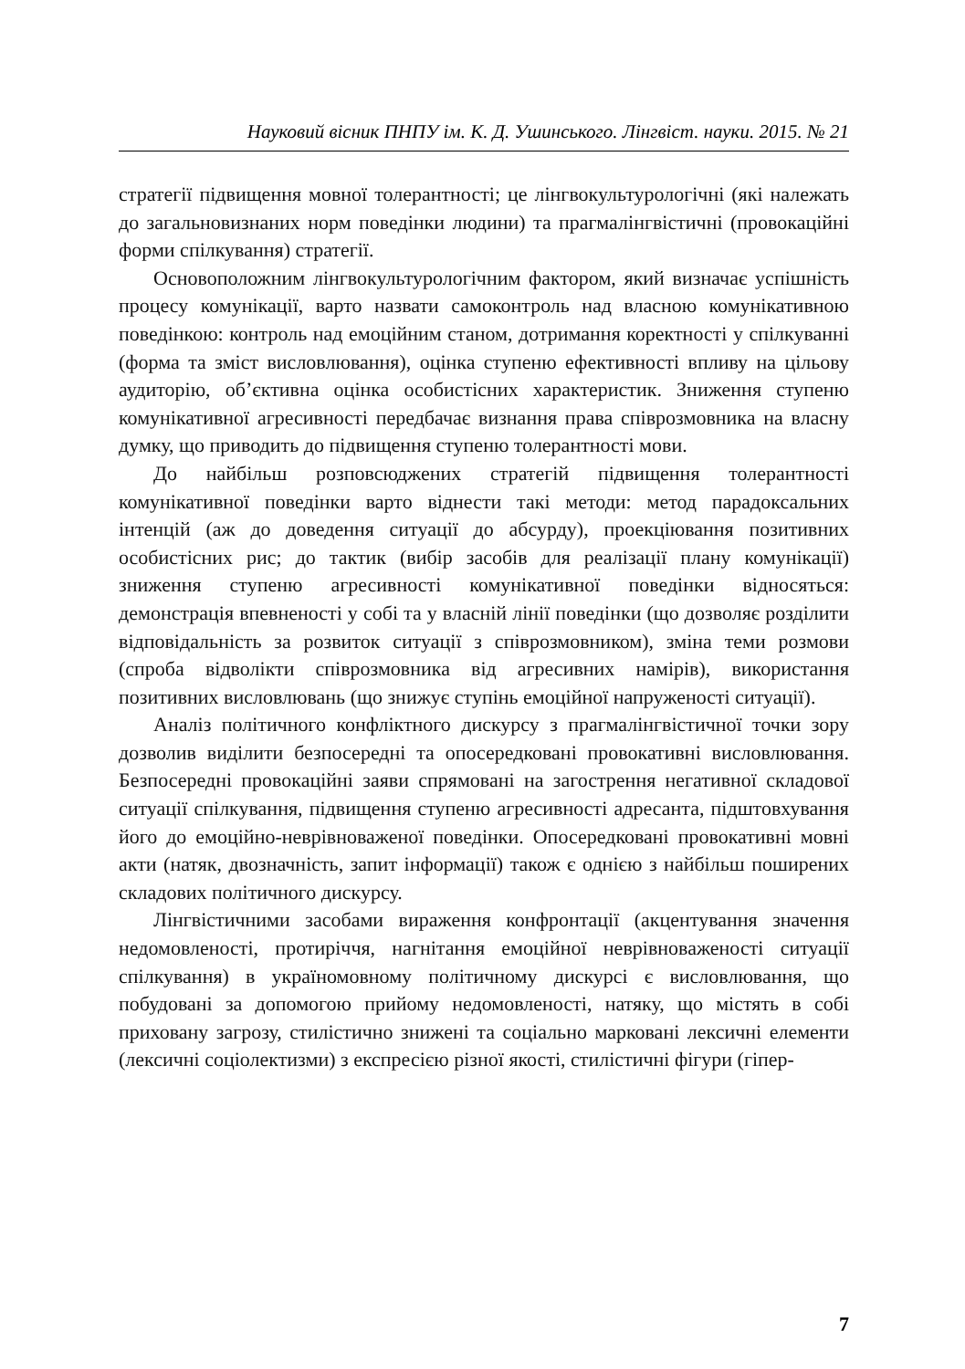Науковий вісник ПНПУ ім. К. Д. Ушинського. Лінгвіст. науки. 2015. № 21
стратегії підвищення мовної толерантності; це лінгвокультурологічні (які належать до загальновизнаних норм поведінки людини) та прагмалінгвістичні (провокаційні форми спілкування) стратегії.
Основоположним лінгвокультурологічним фактором, який визначає успішність процесу комунікації, варто назвати самоконтроль над власною комунікативною поведінкою: контроль над емоційним станом, дотримання коректності у спілкуванні (форма та зміст висловлювання), оцінка ступеню ефективності впливу на цільову аудиторію, об’єктивна оцінка особистісних характеристик. Зниження ступеню комунікативної агресивності передбачає визнання права співрозмовника на власну думку, що приводить до підвищення ступеню толерантності мови.
До найбільш розповсюджених стратегій підвищення толерантності комунікативної поведінки варто віднести такі методи: метод парадоксальних інтенцій (аж до доведення ситуації до абсурду), проекціювання позитивних особистісних рис; до тактик (вибір засобів для реалізації плану комунікації) зниження ступеню агресивності комунікативної поведінки відносяться: демонстрація впевненості у собі та у власній лінії поведінки (що дозволяє розділити відповідальність за розвиток ситуації з співрозмовником), зміна теми розмови (спроба відволікти співрозмовника від агресивних намірів), використання позитивних висловлювань (що знижує ступінь емоційної напруженості ситуації).
Аналіз політичного конфліктного дискурсу з прагмалінгвістичної точки зору дозволив виділити безпосередні та опосередковані провокативні висловлювання. Безпосередні провокаційні заяви спрямовані на загострення негативної складової ситуації спілкування, підвищення ступеню агресивності адресанта, підштовхування його до емоційно-неврівноваженої поведінки. Опосередковані провокативні мовні акти (натяк, двозначність, запит інформації) також є однією з найбільш поширених складових політичного дискурсу.
Лінгвістичними засобами вираження конфронтації (акцентування значення недомовленості, протиріччя, нагнітання емоційної неврівноваженості ситуації спілкування) в україномовному політичному дискурсі є висловлювання, що побудовані за допомогою прийому недомовленості, натяку, що містять в собі приховану загрозу, стилістично знижені та соціально марковані лексичні елементи (лексичні соціолектизми) з експресією різної якості, стилістичні фігури (гіпер-
7